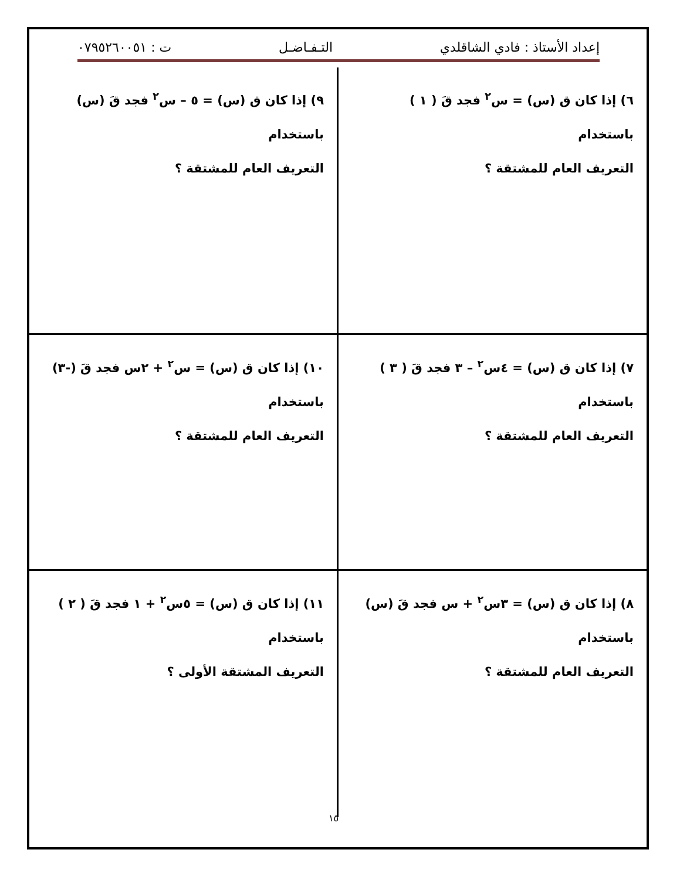إعداد الأستاذ : فادي الشاقلدي التـفـاضـل ت : ٠٧٩٥٢٦٠٠٥١
٦) إذا كان ق (س) = س<sup>٢</sup> فجد قَ ( ١ ) باستخدام
التعريف العام للمشتقة ؟
٩) إذا كان ق (س) = ٥ – س<sup>٢</sup> فجد قَ (س) باستخدام
التعريف العام للمشتقة ؟
٧) إذا كان ق (س) = ٤س<sup>٢</sup> – ٣ فجد قَ ( ٣ ) باستخدام
التعريف العام للمشتقة ؟
١٠) إذا كان ق (س) = س<sup>٢</sup> + ٢س فجد قَ (-٣) باستخدام
التعريف العام للمشتقة ؟
٨) إذا كان ق (س) = ٣س<sup>٢</sup> + س فجد قَ (س) باستخدام
التعريف العام للمشتقة ؟
١١) إذا كان ق (س) = ٥س<sup>٢</sup> + ١ فجد قَ ( ٢ ) باستخدام
التعريف المشتقة الأولى ؟
١٥